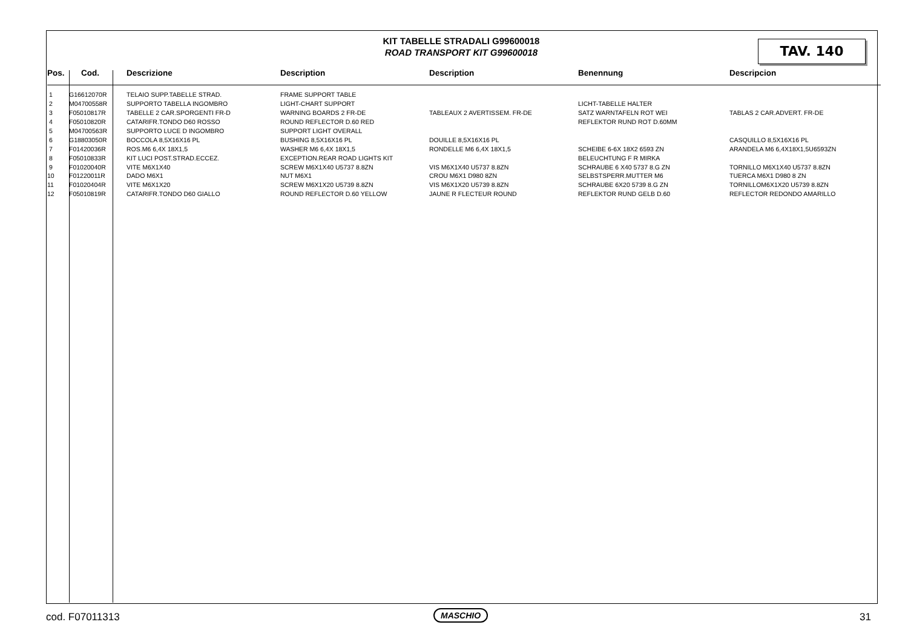KIT TABELLE STRADALI G99600018
ROAD TRANSPORT KIT G99600018
TAV. 140
| Pos. | Cod. | Descrizione | Description | Description | Benennung | Descripcion |
| --- | --- | --- | --- | --- | --- | --- |
| 1 | G16612070R | TELAIO SUPP.TABELLE STRAD. | FRAME SUPPORT TABLE | | | |
| 2 | M04700558R | SUPPORTO TABELLA INGOMBRO | LIGHT-CHART SUPPORT | | LICHT-TABELLE HALTER | |
| 3 | F05010817R | TABELLE 2 CAR.SPORGENTI FR-D | WARNING BOARDS 2 FR-DE | TABLEAUX 2 AVERTISSEM. FR-DE | SATZ WARNTAFELN ROT WEI | TABLAS 2 CAR.ADVERT. FR-DE |
| 4 | F05010820R | CATARIFR.TONDO D60 ROSSO | ROUND REFLECTOR D.60 RED | | REFLEKTOR RUND ROT D.60MM | |
| 5 | M04700563R | SUPPORTO LUCE D INGOMBRO | SUPPORT LIGHT OVERALL | | | |
| 6 | G18803050R | BOCCOLA 8,5X16X16 PL | BUSHING 8,5X16X16 PL | DOUILLE 8,5X16X16 PL | | CASQUILLO 8,5X16X16 PL |
| 7 | F01420036R | ROS.M6 6,4X 18X1,5 | WASHER M6 6,4X 18X1,5 | RONDELLE M6 6,4X 18X1,5 | SCHEIBE 6-6X 18X2 6593 ZN | ARANDELA M6 6,4X18X1,5U6593ZN |
| 8 | F05010833R | KIT LUCI POST.STRAD.ECCEZ. | EXCEPTION.REAR ROAD LIGHTS KIT | | BELEUCHTUNG F R MIRKA | |
| 9 | F01020040R | VITE M6X1X40 | SCREW M6X1X40 U5737 8.8ZN | VIS M6X1X40 U5737 8.8ZN | SCHRAUBE 6 X40 5737 8.G ZN | TORNILLO M6X1X40 U5737 8.8ZN |
| 10 | F01220011R | DADO M6X1 | NUT M6X1 | CROU M6X1 D980 8ZN | SELBSTSPERR.MUTTER M6 | TUERCA M6X1 D980 8 ZN |
| 11 | F01020404R | VITE M6X1X20 | SCREW M6X1X20 U5739 8.8ZN | VIS M6X1X20 U5739 8.8ZN | SCHRAUBE 6X20 5739 8.G ZN | TORNILLOM6X1X20 U5739 8.8ZN |
| 12 | F05010819R | CATARIFR.TONDO D60 GIALLO | ROUND REFLECTOR D.60 YELLOW | JAUNE R FLECTEUR ROUND | REFLEKTOR RUND GELB D.60 | REFLECTOR REDONDO AMARILLO |
cod. F07011313 MASCHIO 31